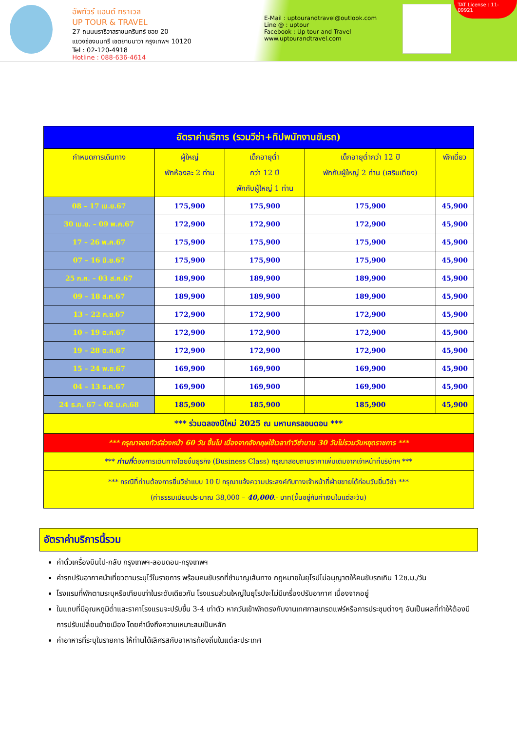อัพทัวร์ แอนด์ ทราเวล
UP TOUR & TRAVEL
27 ถนนนราธิวาสราชนครินทร์ ซอย 20
แขวงช่องนนทรี เขตยานนาวา กรุงเทพฯ 10120
Tel : 02-120-4918
Hotline : 088-636-4614
E-Mail : uptourandtravel@outlook.com
Line @ : uptour
Facebook : Up tour and Travel
www.uptourandtravel.com
TAT License : 11-09921
| อัตราค่าบริการ (รวมวีซ่า+ทิปพนักงานขับรถ) | | | | |
| --- | --- | --- | --- | --- |
| กำหนดการเดินทาง | ผู้ใหญ่ พักห้องละ 2 ท่าน | เด็กอายุต่ำ กว่า 12 ปี พักกับผู้ใหญ่ 1 ท่าน | เด็กอายุต่ำกว่า 12 ปี พักกับผู้ใหญ่ 2 ท่าน (เสริมเตียง) | พักเดี่ยว |
| 08 – 17 เม.ย.67 | 175,900 | 175,900 | 175,900 | 45,900 |
| 30 เม.ย. – 09 พ.ค.67 | 172,900 | 172,900 | 172,900 | 45,900 |
| 17 – 26 พ.ค.67 | 175,900 | 175,900 | 175,900 | 45,900 |
| 07 – 16 มิ.ย.67 | 175,900 | 175,900 | 175,900 | 45,900 |
| 25 ก.ค. – 03 ส.ค.67 | 189,900 | 189,900 | 189,900 | 45,900 |
| 09 – 18 ส.ค.67 | 189,900 | 189,900 | 189,900 | 45,900 |
| 13 – 22 ก.ย.67 | 172,900 | 172,900 | 172,900 | 45,900 |
| 10 – 19 ต.ค.67 | 172,900 | 172,900 | 172,900 | 45,900 |
| 19 – 28 ต.ค.67 | 172,900 | 172,900 | 172,900 | 45,900 |
| 15 – 24 พ.ย.67 | 169,900 | 169,900 | 169,900 | 45,900 |
| 04 – 13 ธ.ค.67 | 169,900 | 169,900 | 169,900 | 45,900 |
| 24 ธ.ค. 67 – 02 ม.ค.68 | 185,900 | 185,900 | 185,900 | 45,900 |
| *** ร่วมฉลองปีใหม่ 2025 ณ มหานครลอนดอน *** | | | | |
| *** กรุณาจองทัวร์ล่วงหน้า 60 วัน ขึ้นไป เนื่องจากอังกฤษใช้เวลาทำวีซ่านาน 30 วันไม่รวมวันหยุดราชการ *** | | | | |
| *** ท่านที่ ต้องการเดินทางโดยชั้นธุรกิจ (Business Class) กรุณาสอบถามราคาเพิ่มเติมจากเจ้าหน้าที่บริษัทฯ *** | | | | |
| *** กรณีที่ท่านต้องการยื่นวีซ่าแบบ 10 ปี กรุณาแจ้งความประสงค์กับทางเจ้าหน้าที่ฝ่ายขายได้ก่อนวันยื่นวีซ่า *** (ค่าธรรมเนียมประมาณ 38,000 – 40,000 .- บาท(ขึ้นอยู่กับค่าเงินในแต่ละวัน) | | | | |
อัตราค่าบริการนี้รวม
ค่าตั๋วเครื่องบินไป-กลับ กรุงเทพฯ-ลอนดอน-กรุงเทพฯ
ค่ารถปรับอากาศนำเที่ยวตามระบุไว้ในรายการ พร้อมคนขับรถที่ชำนาญเส้นทาง กฎหมายในยุโรปไม่อนุญาตให้คนขับรถเกิน 12ช.ม./วัน
โรงแรมที่พักตามระบุหรือเทียบเท่าในระดับเดียวกัน โรงแรมส่วนใหญ่ในยุโรปจะไม่มีเครื่องปรับอากาศ เนื่องจากอยู่
ในแถบที่มีอุณหภูมิต่ำและราคาโรงแรมจะปรับขึ้น 3-4 เท่าตัว หากวันเข้าพักตรงกับงานเทศกาลเทรดแฟร์หรือการประชุมต่างๆ อันเป็นผลที่ทำให้ต้องมีการปรับเปลี่ยนย้ายเมือง โดยคำนึงถึงความเหมาะสมเป็นหลัก
ค่าอาหารที่ระบุในรายการ ให้ท่านได้เลิศรสกับอาหารท้องถิ่นในแต่ละประเทศ